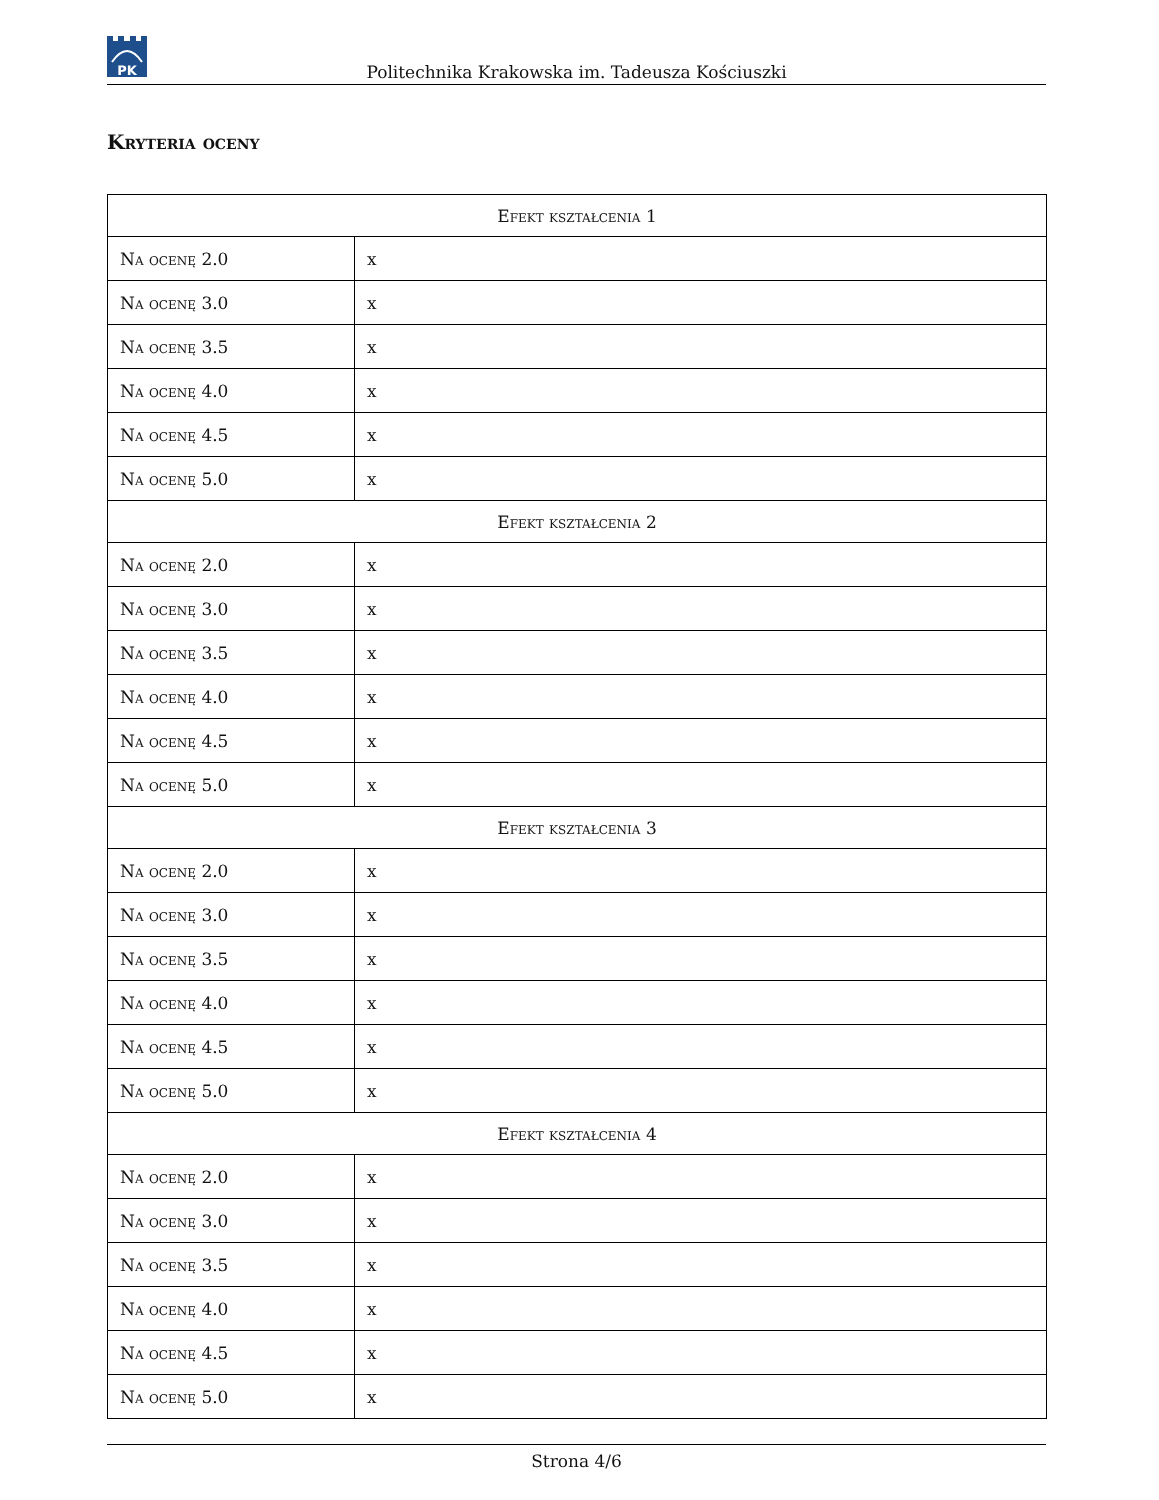PK
Politechnika Krakowska im. Tadeusza Kościuszki
Kryteria oceny
| Efekt kształcenia 1 | |
| --- | --- |
| Na ocenę 2.0 | x |
| Na ocenę 3.0 | x |
| Na ocenę 3.5 | x |
| Na ocenę 4.0 | x |
| Na ocenę 4.5 | x |
| Na ocenę 5.0 | x |
| Efekt kształcenia 2 | |
| Na ocenę 2.0 | x |
| Na ocenę 3.0 | x |
| Na ocenę 3.5 | x |
| Na ocenę 4.0 | x |
| Na ocenę 4.5 | x |
| Na ocenę 5.0 | x |
| Efekt kształcenia 3 | |
| Na ocenę 2.0 | x |
| Na ocenę 3.0 | x |
| Na ocenę 3.5 | x |
| Na ocenę 4.0 | x |
| Na ocenę 4.5 | x |
| Na ocenę 5.0 | x |
| Efekt kształcenia 4 | |
| Na ocenę 2.0 | x |
| Na ocenę 3.0 | x |
| Na ocenę 3.5 | x |
| Na ocenę 4.0 | x |
| Na ocenę 4.5 | x |
| Na ocenę 5.0 | x |
Strona 4/6